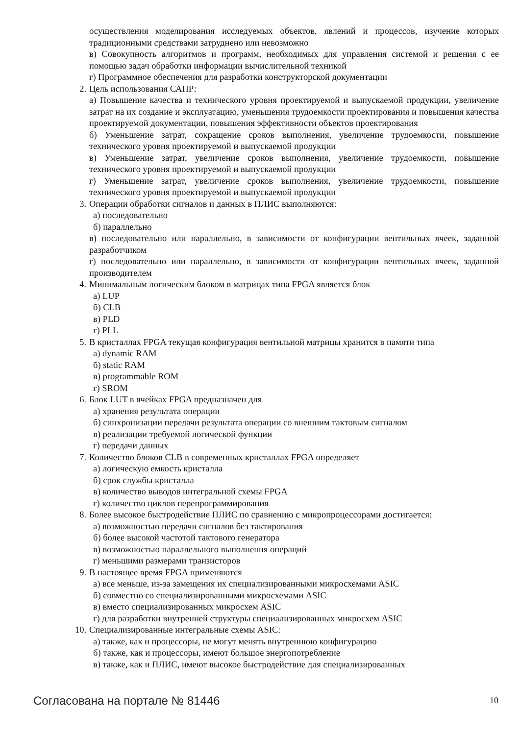осуществления моделирования исследуемых объектов, явлений и процессов, изучение которых традиционными средствами затруднено или невозможно
в) Совокупность алгоритмов и программ, необходимых для управления системой и решения с ее помощью задач обработки информации вычислительной техникой
г) Программное обеспечения для разработки конструкторской документации
2. Цель использования САПР:
а) Повышение качества и технического уровня проектируемой и выпускаемой продукции, увеличение затрат на их создание и эксплуатацию, уменьшения трудоемкости проектирования и повышения качества проектируемой документации, повышения эффективности объектов проектирования
б) Уменьшение затрат, сокращение сроков выполнения, увеличение трудоемкости, повышение технического уровня проектируемой и выпускаемой продукции
в) Уменьшение затрат, увеличение сроков выполнения, увеличение трудоемкости, повышение технического уровня проектируемой и выпускаемой продукции
г) Уменьшение затрат, увеличение сроков выполнения, увеличение трудоемкости, повышение технического уровня проектируемой и выпускаемой продукции
3. Операции обработки сигналов и данных в ПЛИС выполняются:
а) последовательно
б) параллельно
в) последовательно или параллельно, в зависимости от конфигурации вентильных ячеек, заданной разработчиком
г) последовательно или параллельно, в зависимости от конфигурации вентильных ячеек, заданной производителем
4. Минимальным логическим блоком в матрицах типа FPGA является блок
а) LUP
б) CLB
в) PLD
г) PLL
5. В кристаллах FPGA текущая конфигурация вентильной матрицы хранится в памяти типа
а) dynamic RAM
б) static RAM
в) programmable ROM
г) SROM
6. Блок LUT в ячейках FPGA предназначен для
а) хранения результата операции
б) синхронизации передачи результата операции со внешним тактовым сигналом
в) реализации требуемой логической функции
г) передачи данных
7. Количество блоков CLB в современных кристаллах FPGA определяет
а) логическую емкость кристалла
б) срок службы кристалла
в) количество выводов интегральной схемы FPGA
г) количество циклов перепрограммирования
8. Более высокое быстродействие ПЛИС по сравнению с микропроцессорами достигается:
а) возможностью передачи сигналов без тактирования
б) более высокой частотой тактового генератора
в) возможностью параллельного выполнения операций
г) меньшими размерами транзисторов
9. В настоящее время FPGA применяются
а) все меньше, из-за замещения их специализированными микросхемами ASIC
б) совместно со специализированными микросхемами ASIC
в) вместо специализированных микросхем ASIC
г) для разработки внутренней структуры специализированных микросхем ASIC
10. Специализированные интегральные схемы ASIC:
а) также, как и процессоры, не могут менять внутреннюю конфигурацию
б) также, как и процессоры, имеют большое энергопотребление
в) также, как и ПЛИС, имеют высокое быстродействие для специализированных
Согласована на портале № 81446 10